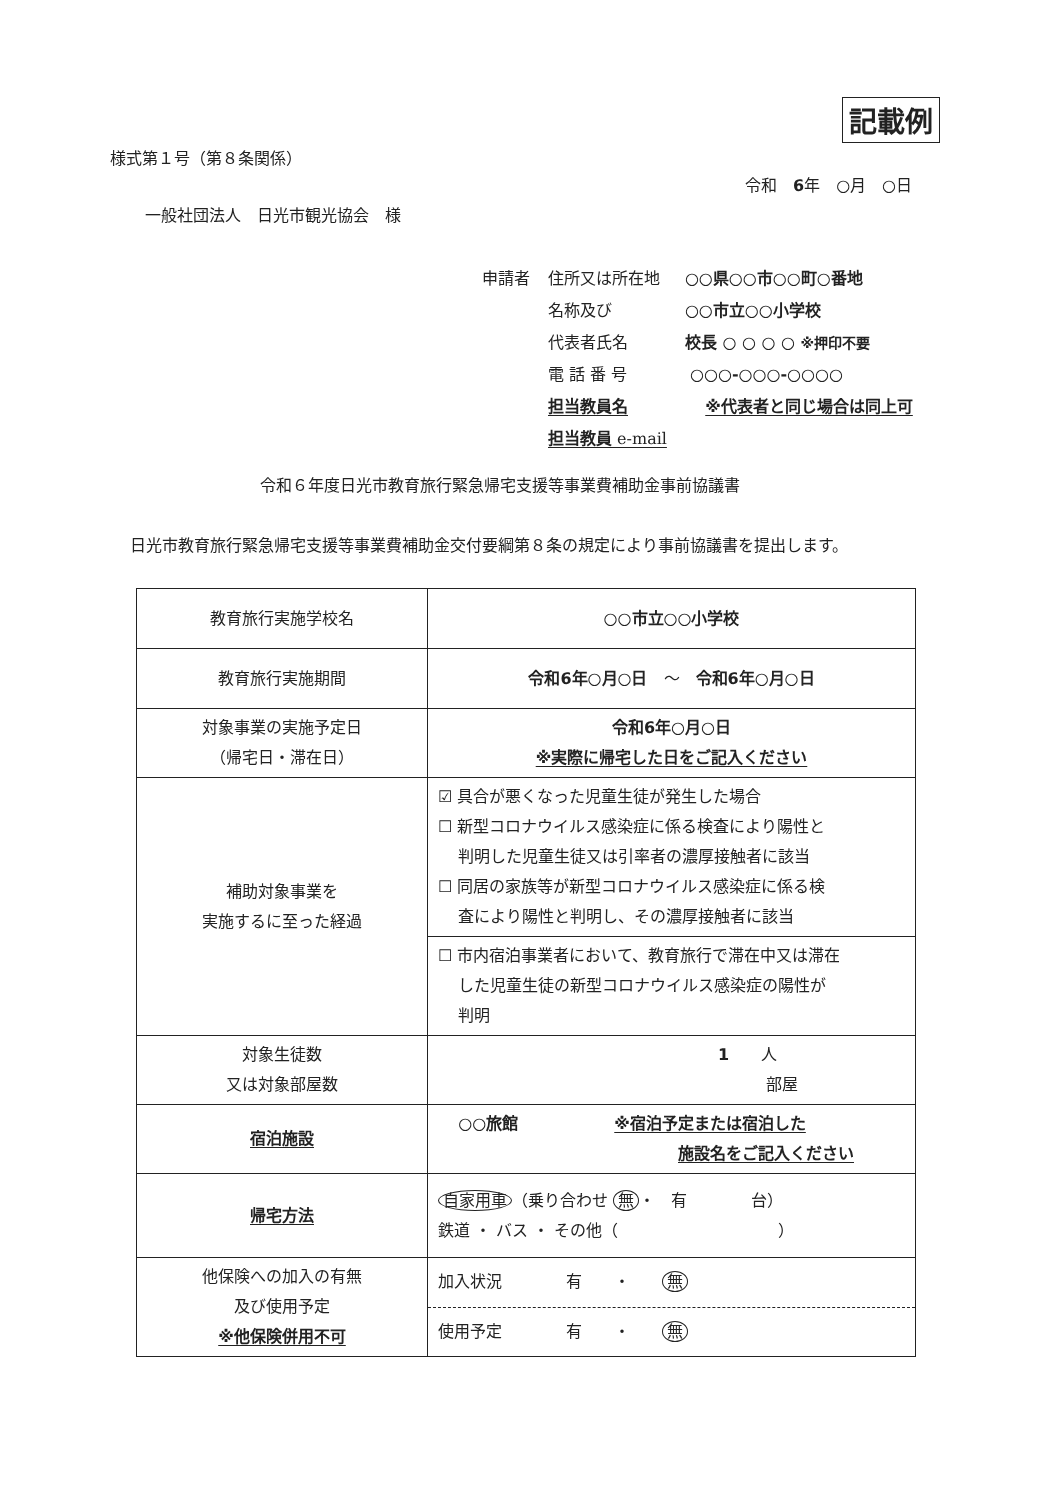記載例
様式第１号（第８条関係）
令和　6年　○月　○日
一般社団法人　日光市観光協会　様
| 申請者 | 住所又は所在地 | ○○県○○市○○町○番地 |
| | 名称及び | ○○市立○○小学校 |
| | 代表者氏名 | 校長 ○ ○ ○ ○ ※押印不要 |
| | 電 話 番 号 | ○○○-○○○-○○○○ |
| | 担当教員名 | ※代表者と同じ場合は同上可 |
| | 担当教員 e-mail | |
令和６年度日光市教育旅行緊急帰宅支援等事業費補助金事前協議書
日光市教育旅行緊急帰宅支援等事業費補助金交付要綱第８条の規定により事前協議書を提出します。
| 教育旅行実施学校名 | ○○市立○○小学校 |
| 教育旅行実施期間 | 令和6年○月○日 ～ 令和6年○月○日 |
| 対象事業の実施予定日 （帰宅日・滞在日） | 令和6年○月○日 ※実際に帰宅した日をご記入ください |
| 補助対象事業を 実施するに至った経過 | ☑ 具合が悪くなった児童生徒が発生した場合 ☐ 新型コロナウイルス感染症に係る検査により陽性と 判明した児童生徒又は引率者の濃厚接触者に該当 ☐ 同居の家族等が新型コロナウイルス感染症に係る検 査により陽性と判明し、その濃厚接触者に該当 |
| | ☐ 市内宿泊事業者において、教育旅行で滞在中又は滞在 した児童生徒の新型コロナウイルス感染症の陽性が 判明 |
| 対象生徒数 又は対象部屋数 | 1 人 部屋 |
| 宿泊施設 | ○○旅館 ※宿泊予定または宿泊した 施設名をご記入ください |
| 帰宅方法 | 自家用車 （乗り合わせ 無 ・ 有 台） 鉄道 ・ バス ・ その他（ ） |
| 他保険への加入の有無 及び使用予定 ※他保険併用不可 | 加入状況 有 ・ 無 |
| | 使用予定 有 ・ 無 |